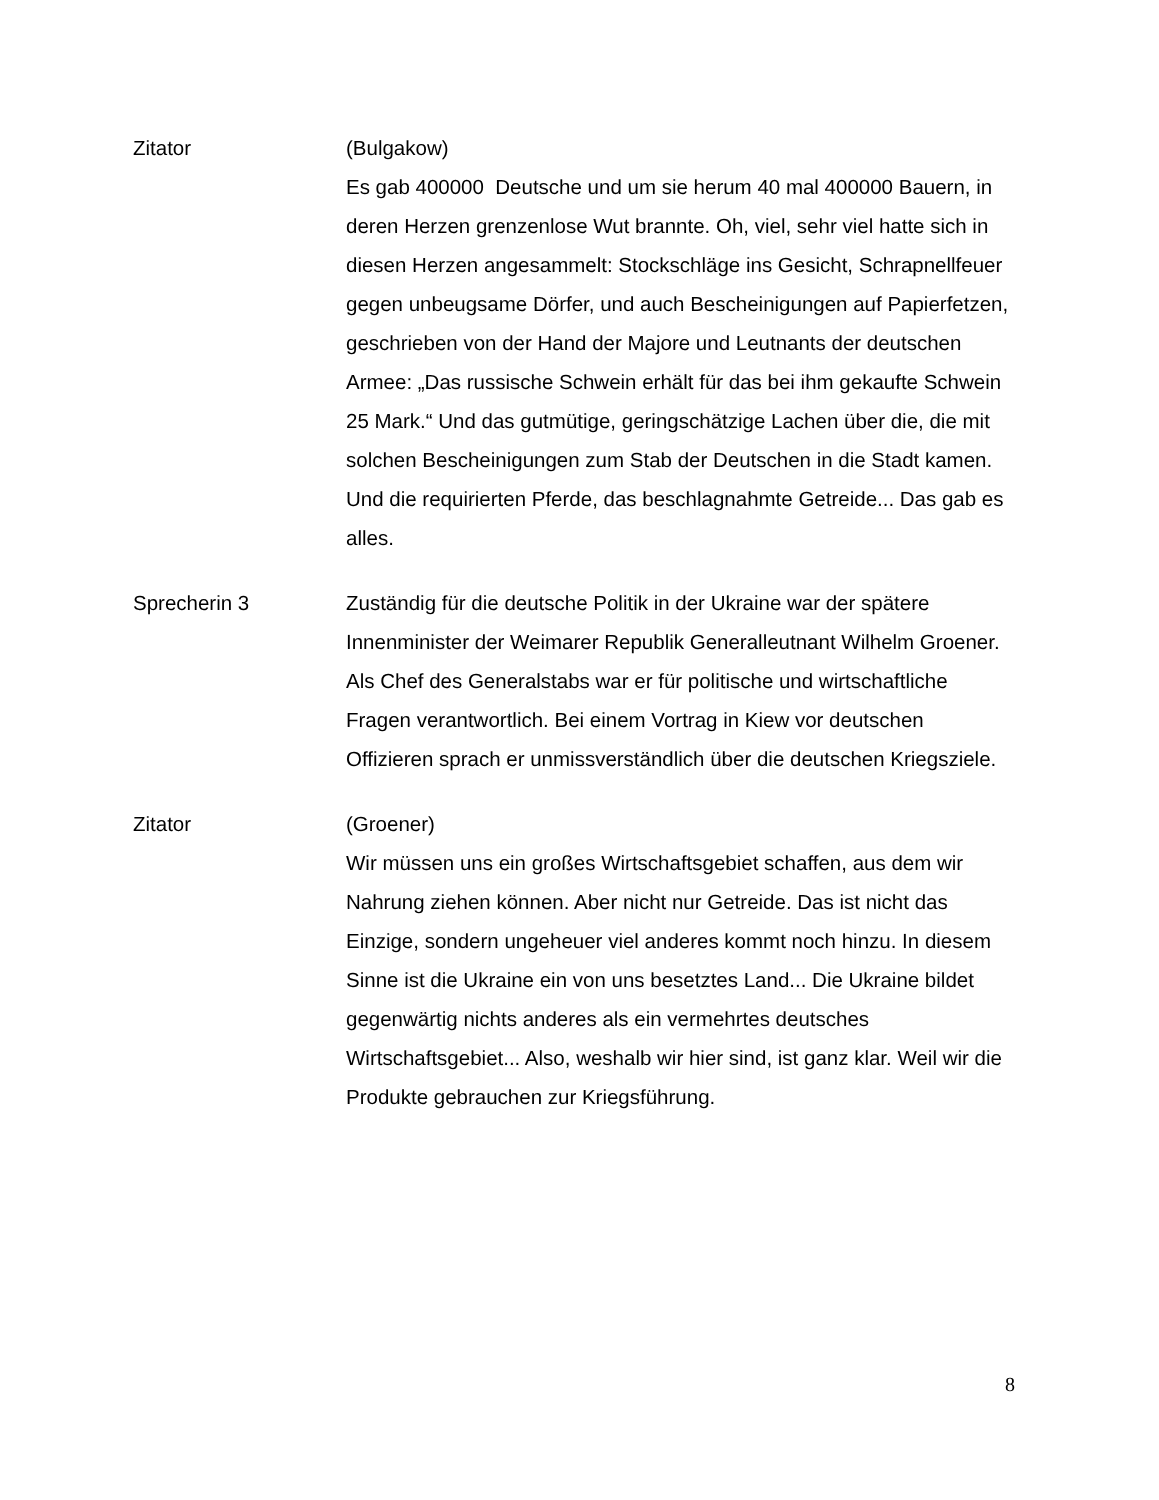Zitator (Bulgakow)
Es gab 400000 Deutsche und um sie herum 40 mal 400000 Bauern, in deren Herzen grenzenlose Wut brannte. Oh, viel, sehr viel hatte sich in diesen Herzen angesammelt: Stockschläge ins Gesicht, Schrapnellfeuer gegen unbeugsame Dörfer, und auch Bescheinigungen auf Papierfetzen, geschrieben von der Hand der Majore und Leutnants der deutschen Armee: „Das russische Schwein erhält für das bei ihm gekaufte Schwein 25 Mark.“ Und das gutmütige, geringschätzige Lachen über die, die mit solchen Bescheinigungen zum Stab der Deutschen in die Stadt kamen. Und die requirierten Pferde, das beschlagnahmte Getreide... Das gab es alles.
Sprecherin 3 Zuständig für die deutsche Politik in der Ukraine war der spätere Innenminister der Weimarer Republik Generalleutnant Wilhelm Groener. Als Chef des Generalstabs war er für politische und wirtschaftliche Fragen verantwortlich. Bei einem Vortrag in Kiew vor deutschen Offizieren sprach er unmissverständlich über die deutschen Kriegsziele.
Zitator (Groener)
Wir müssen uns ein großes Wirtschaftsgebiet schaffen, aus dem wir Nahrung ziehen können. Aber nicht nur Getreide. Das ist nicht das Einzige, sondern ungeheuer viel anderes kommt noch hinzu. In diesem Sinne ist die Ukraine ein von uns besetztes Land... Die Ukraine bildet gegenwärtig nichts anderes als ein vermehrtes deutsches Wirtschaftsgebiet... Also, weshalb wir hier sind, ist ganz klar. Weil wir die Produkte gebrauchen zur Kriegsführung.
8